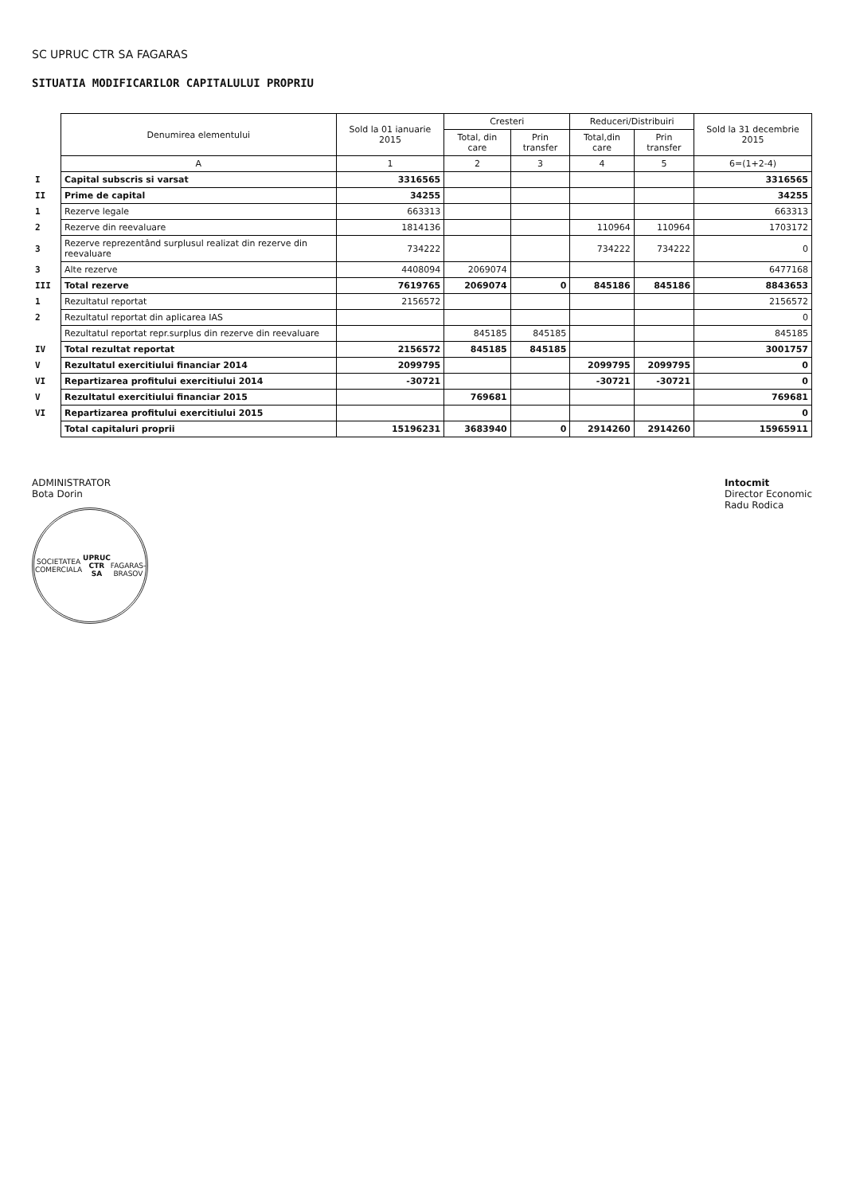SC UPRUC CTR SA FAGARAS
SITUATIA MODIFICARILOR CAPITALULUI PROPRIU
| | Denumirea elementului | Sold la 01 ianuarie 2015 | Cresteri | | Reduceri/Distribuiri | | Sold la 31 decembrie 2015 |
| | | | Total, din care | Prin transfer | Total,din care | Prin transfer | |
| | A | 1 | 2 | 3 | 4 | 5 | 6=(1+2-4) |
| I | Capital subscris si varsat | 3316565 | | | | | 3316565 |
| II | Prime de capital | 34255 | | | | | 34255 |
| 1 | Rezerve legale | 663313 | | | | | 663313 |
| 2 | Rezerve din reevaluare | 1814136 | | | 110964 | 110964 | 1703172 |
| 3 | Rezerve reprezentând surplusul realizat din rezerve din reevaluare | 734222 | | | 734222 | 734222 | 0 |
| 3 | Alte rezerve | 4408094 | 2069074 | | | | 6477168 |
| III | Total rezerve | 7619765 | 2069074 | 0 | 845186 | 845186 | 8843653 |
| 1 | Rezultatul reportat | 2156572 | | | | | 2156572 |
| 2 | Rezultatul reportat din aplicarea IAS | | | | | | 0 |
| | Rezultatul reportat repr.surplus din rezerve din reevaluare | | 845185 | 845185 | | | 845185 |
| IV | Total rezultat reportat | 2156572 | 845185 | 845185 | | | 3001757 |
| V | Rezultatul exercitiului financiar 2014 | 2099795 | | | 2099795 | 2099795 | 0 |
| VI | Repartizarea profitului exercitiului 2014 | -30721 | | | -30721 | -30721 | 0 |
| V | Rezultatul exercitiului financiar 2015 | | 769681 | | | | 769681 |
| VI | Repartizarea profitului exercitiului 2015 | | | | | | 0 |
| | Total capitaluri proprii | 15196231 | 3683940 | 0 | 2914260 | 2914260 | 15965911 |
ADMINISTRATOR
Bota Dorin
SOCIETATEA COMERCIALA
UPRUC
CTR
SA
FAGARAS-BRASOV
Intocmit
Director Economic
Radu Rodica